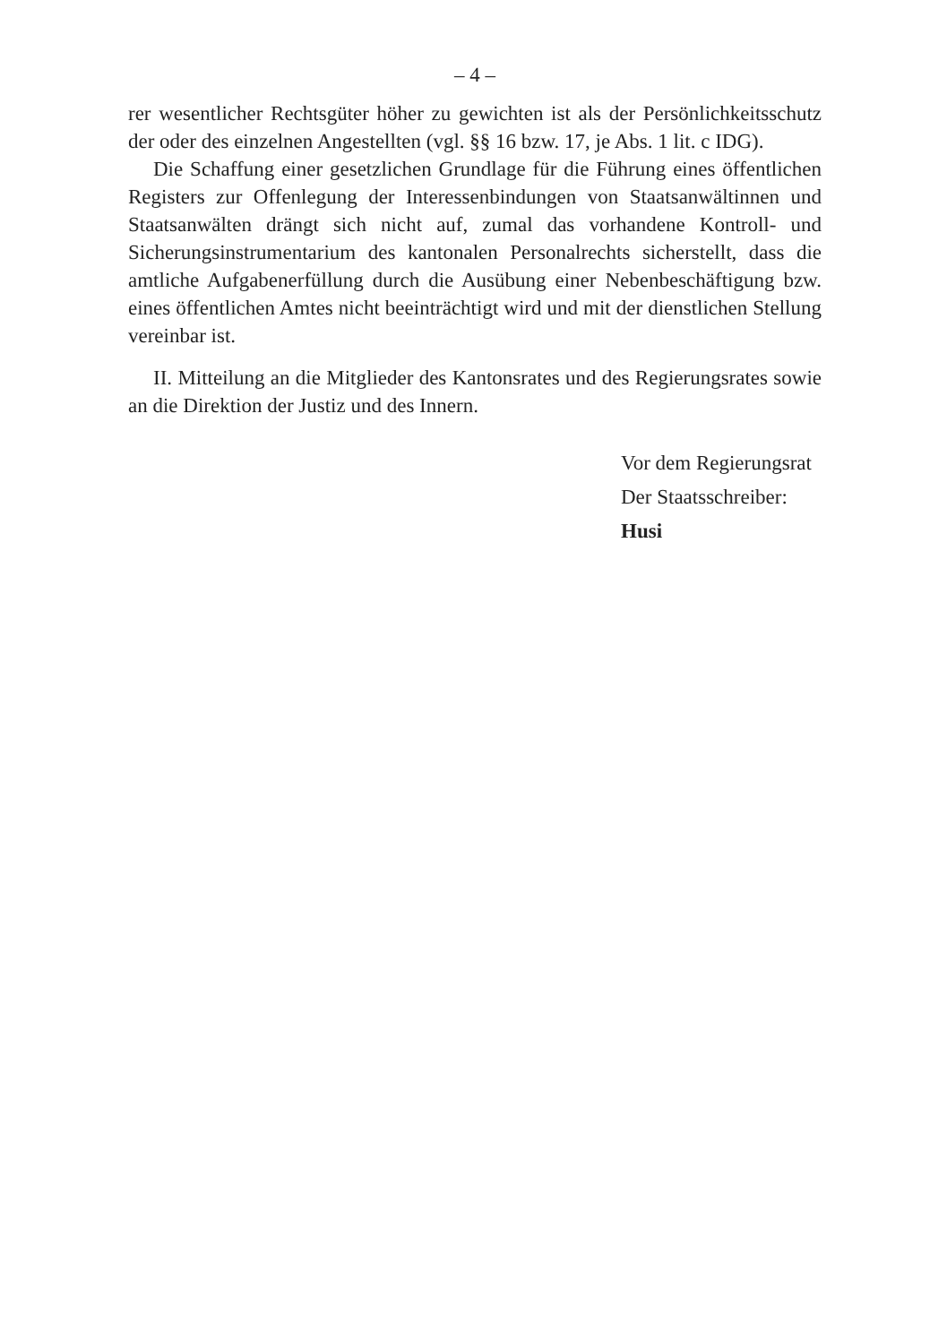– 4 –
rer wesentlicher Rechtsgüter höher zu gewichten ist als der Persönlichkeitsschutz der oder des einzelnen Angestellten (vgl. §§ 16 bzw. 17, je Abs. 1 lit. c IDG).
Die Schaffung einer gesetzlichen Grundlage für die Führung eines öffentlichen Registers zur Offenlegung der Interessenbindungen von Staatsanwältinnen und Staatsanwälten drängt sich nicht auf, zumal das vorhandene Kontroll- und Sicherungsinstrumentarium des kantonalen Personalrechts sicherstellt, dass die amtliche Aufgabenerfüllung durch die Ausübung einer Nebenbeschäftigung bzw. eines öffentlichen Amtes nicht beeinträchtigt wird und mit der dienstlichen Stellung vereinbar ist.
II. Mitteilung an die Mitglieder des Kantonsrates und des Regierungsrates sowie an die Direktion der Justiz und des Innern.
Vor dem Regierungsrat
Der Staatsschreiber:
Husi